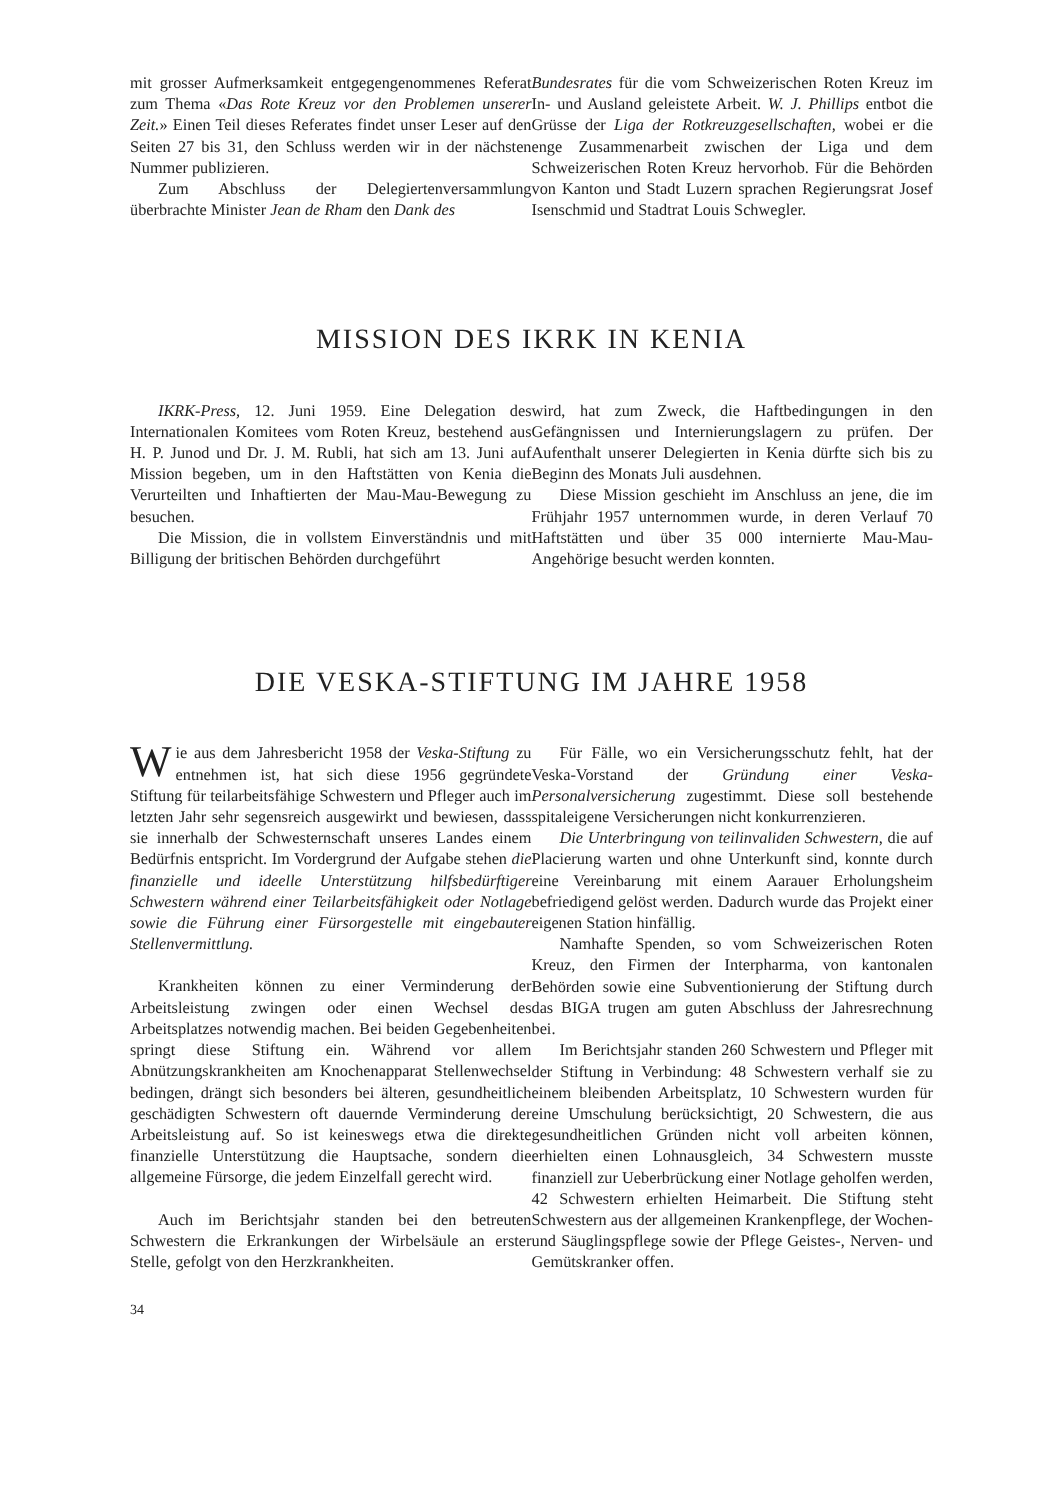mit grosser Aufmerksamkeit entgegengenommenes Referat zum Thema «Das Rote Kreuz vor den Problemen unserer Zeit.» Einen Teil dieses Referates findet unser Leser auf den Seiten 27 bis 31, den Schluss werden wir in der nächsten Nummer publizieren.
Zum Abschluss der Delegiertenversammlung überbrachte Minister Jean de Rham den Dank des
Bundesrates für die vom Schweizerischen Roten Kreuz im In- und Ausland geleistete Arbeit. W. J. Phillips entbot die Grüsse der Liga der Rotkreuzgesellschaften, wobei er die enge Zusammenarbeit zwischen der Liga und dem Schweizerischen Roten Kreuz hervorhob. Für die Behörden von Kanton und Stadt Luzern sprachen Regierungsrat Josef Isenschmid und Stadtrat Louis Schwegler.
MISSION DES IKRK IN KENIA
IKRK-Press, 12. Juni 1959. Eine Delegation des Internationalen Komitees vom Roten Kreuz, bestehend aus H. P. Junod und Dr. J. M. Rubli, hat sich am 13. Juni auf Mission begeben, um in den Haftstätten von Kenia die Verurteilten und Inhaftierten der Mau-Mau-Bewegung zu besuchen.
Die Mission, die in vollstem Einverständnis und mit Billigung der britischen Behörden durchgeführt
wird, hat zum Zweck, die Haftbedingungen in den Gefängnissen und Internierungslagern zu prüfen. Der Aufenthalt unserer Delegierten in Kenia dürfte sich bis zu Beginn des Monats Juli ausdehnen.
Diese Mission geschieht im Anschluss an jene, die im Frühjahr 1957 unternommen wurde, in deren Verlauf 70 Haftstätten und über 35 000 internierte Mau-Mau-Angehörige besucht werden konnten.
DIE VESKA-STIFTUNG IM JAHRE 1958
Wie aus dem Jahresbericht 1958 der Veska-Stiftung zu entnehmen ist, hat sich diese 1956 gegründete Stiftung für teilarbeitsfähige Schwestern und Pfleger auch im letzten Jahr sehr segensreich ausgewirkt und bewiesen, dass sie innerhalb der Schwesternschaft unseres Landes einem Bedürfnis entspricht. Im Vordergrund der Aufgabe stehen die finanzielle und ideelle Unterstützung hilfsbedürftiger Schwestern während einer Teilarbeitsfähigkeit oder Notlage sowie die Führung einer Fürsorgestelle mit eingebauter Stellenvermittlung.
Krankheiten können zu einer Verminderung der Arbeitsleistung zwingen oder einen Wechsel des Arbeitsplatzes notwendig machen. Bei beiden Gegebenheiten springt diese Stiftung ein. Während vor allem Abnützungskrankheiten am Knochenapparat Stellenwechsel bedingen, drängt sich besonders bei älteren, gesundheitlich geschädigten Schwestern oft dauernde Verminderung der Arbeitsleistung auf. So ist keineswegs etwa die direkte finanzielle Unterstützung die Hauptsache, sondern die allgemeine Fürsorge, die jedem Einzelfall gerecht wird.
Auch im Berichtsjahr standen bei den betreuten Schwestern die Erkrankungen der Wirbelsäule an erster Stelle, gefolgt von den Herzkrankheiten.
Für Fälle, wo ein Versicherungsschutz fehlt, hat der Veska-Vorstand der Gründung einer Veska-Personalversicherung zugestimmt. Diese soll bestehende spitaleigene Versicherungen nicht konkurrenzieren.
Die Unterbringung von teilinvaliden Schwestern, die auf Placierung warten und ohne Unterkunft sind, konnte durch eine Vereinbarung mit einem Aarauer Erholungsheim befriedigend gelöst werden. Dadurch wurde das Projekt einer eigenen Station hinfällig.
Namhafte Spenden, so vom Schweizerischen Roten Kreuz, den Firmen der Interpharma, von kantonalen Behörden sowie eine Subventionierung der Stiftung durch das BIGA trugen am guten Abschluss der Jahresrechnung bei.
Im Berichtsjahr standen 260 Schwestern und Pfleger mit der Stiftung in Verbindung: 48 Schwestern verhalf sie zu einem bleibenden Arbeitsplatz, 10 Schwestern wurden für eine Umschulung berücksichtigt, 20 Schwestern, die aus gesundheitlichen Gründen nicht voll arbeiten können, erhielten einen Lohnausgleich, 34 Schwestern musste finanziell zur Ueberbrückung einer Notlage geholfen werden, 42 Schwestern erhielten Heimarbeit. Die Stiftung steht Schwestern aus der allgemeinen Krankenpflege, der Wochen- und Säuglingspflege sowie der Pflege Geistes-, Nerven- und Gemütskranker offen.
34